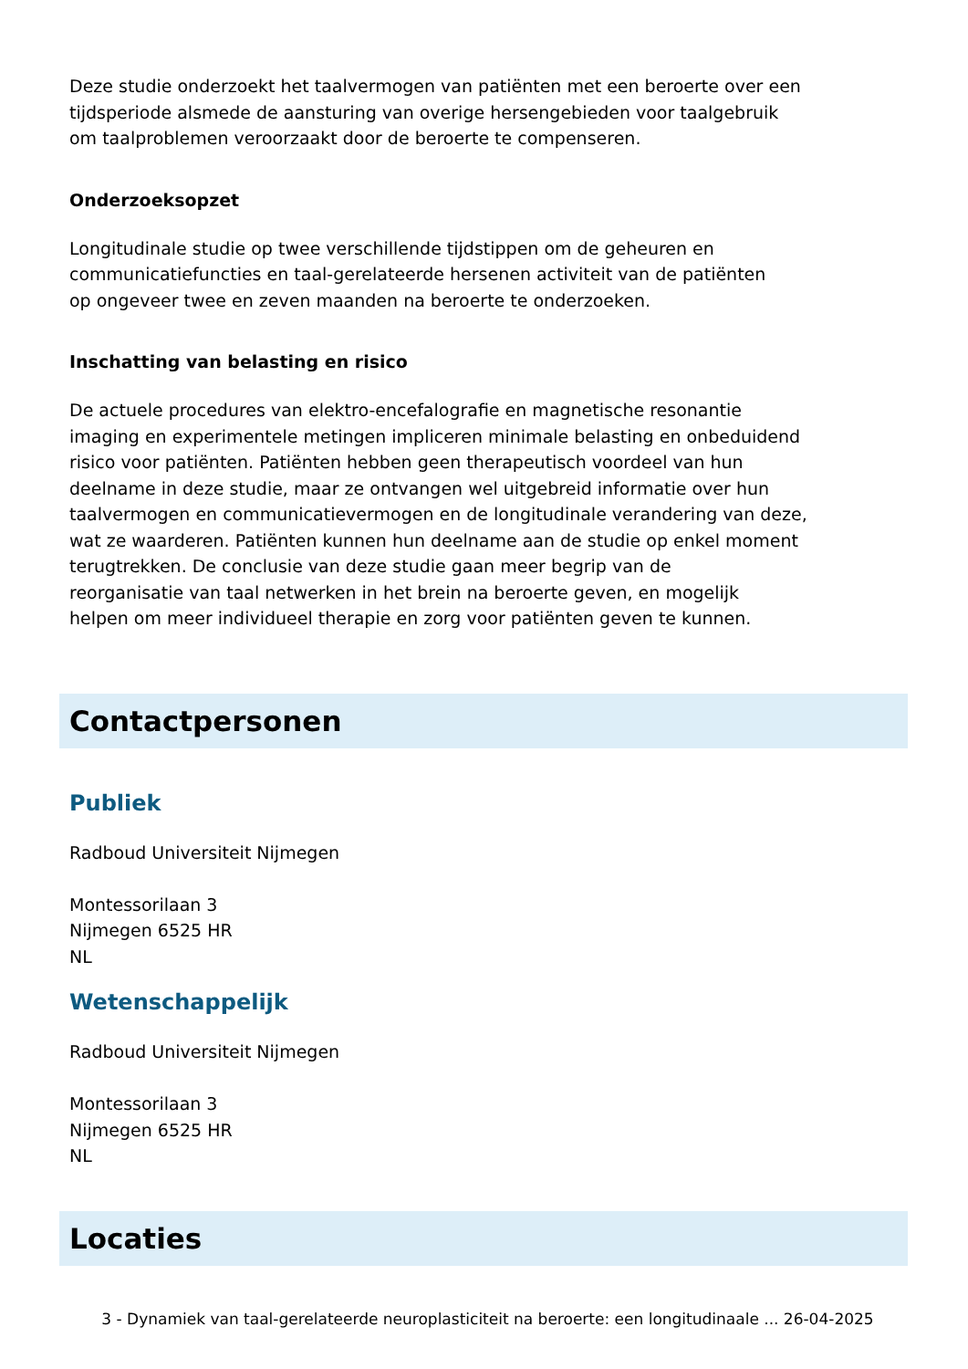Deze studie onderzoekt het taalvermogen van patiënten met een beroerte over een
tijdsperiode alsmede de aansturing van overige hersengebieden voor taalgebruik
om taalproblemen veroorzaakt door de beroerte te compenseren.
Onderzoeksopzet
Longitudinale studie op twee verschillende tijdstippen om de geheuren en
communicatiefuncties en taal-gerelateerde hersenen activiteit van de patiënten
op ongeveer twee en zeven maanden na beroerte te onderzoeken.
Inschatting van belasting en risico
De actuele procedures van elektro-encefalografie en magnetische resonantie
imaging en experimentele metingen impliceren minimale belasting en onbeduidend
risico voor patiënten. Patiënten hebben geen therapeutisch voordeel van hun
deelname in deze studie, maar ze ontvangen wel uitgebreid informatie over hun
taalvermogen en communicatievermogen en de longitudinale verandering van deze,
wat ze waarderen. Patiënten kunnen hun deelname aan de studie op enkel moment
terugtrekken. De conclusie van deze studie gaan meer begrip van de
reorganisatie van taal netwerken in het brein na beroerte geven, en mogelijk
helpen om meer individueel therapie en zorg voor patiënten geven te kunnen.
Contactpersonen
Publiek
Radboud Universiteit Nijmegen
Montessorilaan 3
Nijmegen 6525 HR
NL
Wetenschappelijk
Radboud Universiteit Nijmegen
Montessorilaan 3
Nijmegen 6525 HR
NL
Locaties
3 - Dynamiek van taal-gerelateerde neuroplasticiteit na beroerte: een longitudinaale ... 26-04-2025